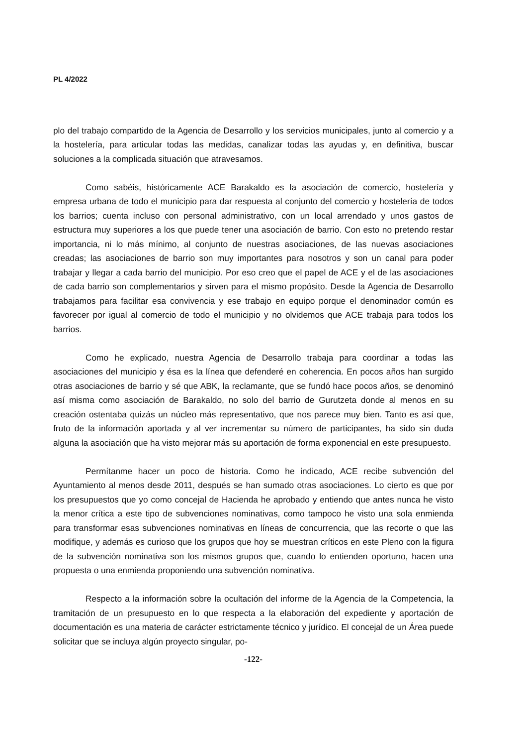PL 4/2022
plo del trabajo compartido de la Agencia de Desarrollo y los servicios municipales, junto al comercio y a la hostelería, para articular todas las medidas, canalizar todas las ayudas y, en definitiva, buscar soluciones a la complicada situación que atravesamos.
Como sabéis, históricamente ACE Barakaldo es la asociación de comercio, hostelería y empresa urbana de todo el municipio para dar respuesta al conjunto del comercio y hostelería de todos los barrios; cuenta incluso con personal administrativo, con un local arrendado y unos gastos de estructura muy superiores a los que puede tener una asociación de barrio. Con esto no pretendo restar importancia, ni lo más mínimo, al conjunto de nuestras asociaciones, de las nuevas asociaciones creadas; las asociaciones de barrio son muy importantes para nosotros y son un canal para poder trabajar y llegar a cada barrio del municipio. Por eso creo que el papel de ACE y el de las asociaciones de cada barrio son complementarios y sirven para el mismo propósito. Desde la Agencia de Desarrollo trabajamos para facilitar esa convivencia y ese trabajo en equipo porque el denominador común es favorecer por igual al comercio de todo el municipio y no olvidemos que ACE trabaja para todos los barrios.
Como he explicado, nuestra Agencia de Desarrollo trabaja para coordinar a todas las asociaciones del municipio y ésa es la línea que defenderé en coherencia. En pocos años han surgido otras asociaciones de barrio y sé que ABK, la reclamante, que se fundó hace pocos años, se denominó así misma como asociación de Barakaldo, no solo del barrio de Gurutzeta donde al menos en su creación ostentaba quizás un núcleo más representativo, que nos parece muy bien. Tanto es así que, fruto de la información aportada y al ver incrementar su número de participantes, ha sido sin duda alguna la asociación que ha visto mejorar más su aportación de forma exponencial en este presupuesto.
Permítanme hacer un poco de historia. Como he indicado, ACE recibe subvención del Ayuntamiento al menos desde 2011, después se han sumado otras asociaciones. Lo cierto es que por los presupuestos que yo como concejal de Hacienda he aprobado y entiendo que antes nunca he visto la menor crítica a este tipo de subvenciones nominativas, como tampoco he visto una sola enmienda para transformar esas subvenciones nominativas en líneas de concurrencia, que las recorte o que las modifique, y además es curioso que los grupos que hoy se muestran críticos en este Pleno con la figura de la subvención nominativa son los mismos grupos que, cuando lo entienden oportuno, hacen una propuesta o una enmienda proponiendo una subvención nominativa.
Respecto a la información sobre la ocultación del informe de la Agencia de la Competencia, la tramitación de un presupuesto en lo que respecta a la elaboración del expediente y aportación de documentación es una materia de carácter estrictamente técnico y jurídico. El concejal de un Área puede solicitar que se incluya algún proyecto singular, po-
-122-